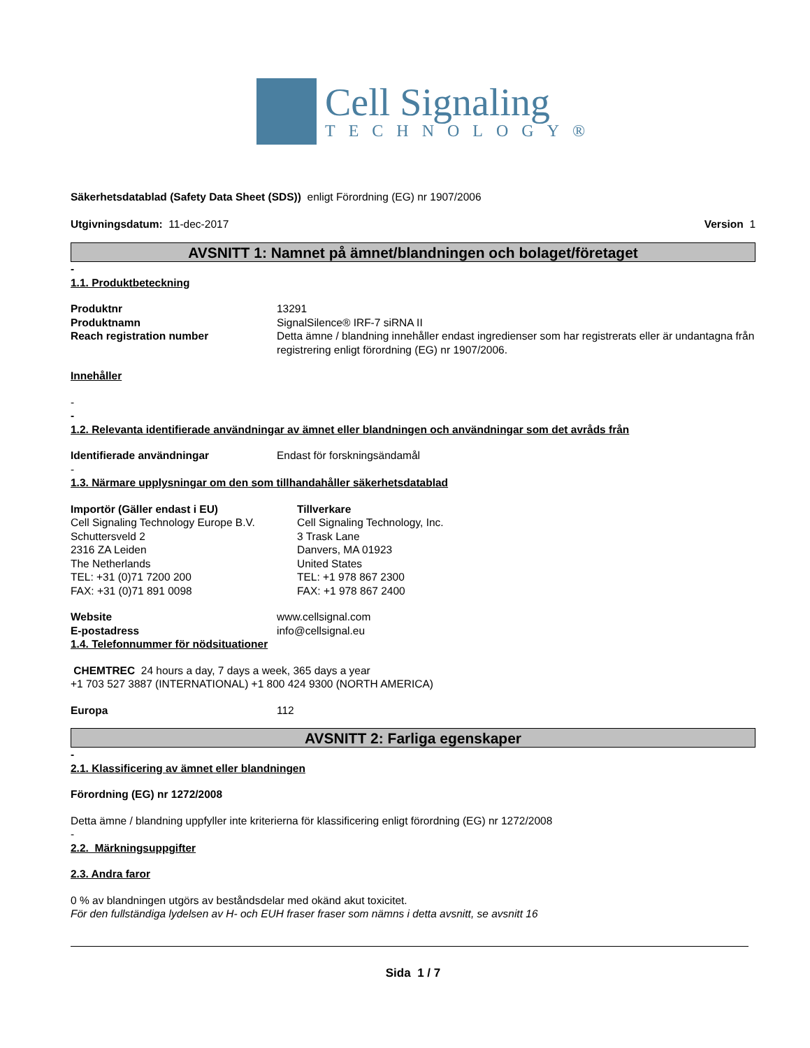Cell Signaling
TECHNOLOGY®
Säkerhetsdatablad (Safety Data Sheet (SDS)) enligt Förordning (EG) nr 1907/2006
Utgivningsdatum: 11-dec-2017 Version 1
AVSNITT 1: Namnet på ämnet/blandningen och bolaget/företaget
-
1.1. Produktbeteckning
Produktnr 13291
Produktnamn SignalSilence® IRF-7 siRNA II
Reach registration number Detta ämne / blandning innehåller endast ingredienser som har registrerats eller är undantagna från registrering enligt förordning (EG) nr 1907/2006.
Innehåller
-
-
1.2. Relevanta identifierade användningar av ämnet eller blandningen och användningar som det avråds från
Identifierade användningar Endast för forskningsändamål
-
1.3. Närmare upplysningar om den som tillhandahåller säkerhetsdatablad
Importör (Gäller endast i EU)
Cell Signaling Technology Europe B.V.
Schuttersveld 2
2316 ZA Leiden
The Netherlands
TEL: +31 (0)71 7200 200
FAX: +31 (0)71 891 0098
Tillverkare
Cell Signaling Technology, Inc.
3 Trask Lane
Danvers, MA 01923
United States
TEL: +1 978 867 2300
FAX: +1 978 867 2400
Website www.cellsignal.com
E-postadress info@cellsignal.eu
1.4. Telefonnummer för nödsituationer
CHEMTREC 24 hours a day, 7 days a week, 365 days a year
+1 703 527 3887 (INTERNATIONAL) +1 800 424 9300 (NORTH AMERICA)
Europa 112
AVSNITT 2: Farliga egenskaper
-
2.1. Klassificering av ämnet eller blandningen
Förordning (EG) nr 1272/2008
Detta ämne / blandning uppfyller inte kriterierna för klassificering enligt förordning (EG) nr 1272/2008
-
2.2. Märkningsuppgifter
2.3. Andra faror
0 % av blandningen utgörs av beståndsdelar med okänd akut toxicitet.
För den fullständiga lydelsen av H- och EUH fraser fraser som nämns i detta avsnitt, se avsnitt 16
Sida 1 / 7